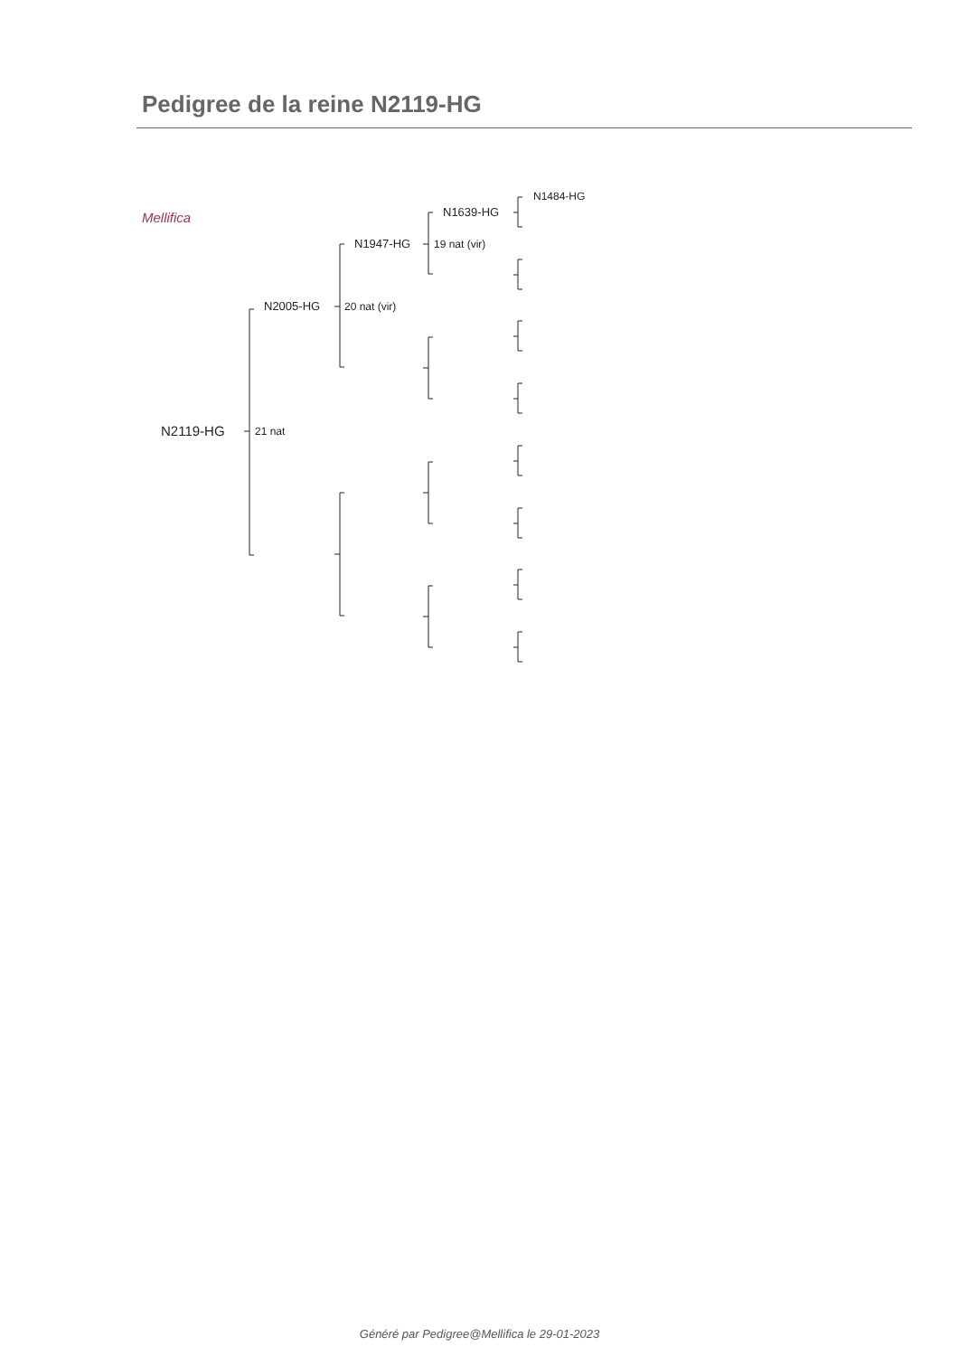Pedigree de la reine N2119-HG
Mellifica
N2119-HG 21 nat
N2005-HG 20 nat (vir)
N1947-HG 19 nat (vir)
N1639-HG
N1484-HG
Généré par Pedigree@Mellifica le 29-01-2023